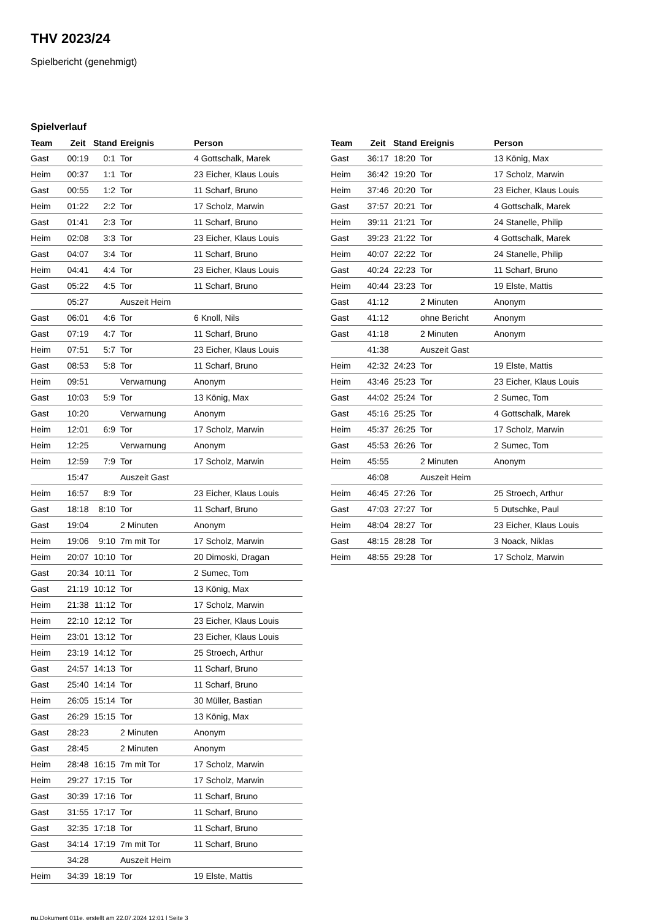THV 2023/24
Spielbericht (genehmigt)
Spielverlauf
| Team | Zeit | Stand | Ereignis | Person |
| --- | --- | --- | --- | --- |
| Gast | 00:19 | 0:1 | Tor | 4 Gottschalk, Marek |
| Heim | 00:37 | 1:1 | Tor | 23 Eicher, Klaus Louis |
| Gast | 00:55 | 1:2 | Tor | 11 Scharf, Bruno |
| Heim | 01:22 | 2:2 | Tor | 17 Scholz, Marwin |
| Gast | 01:41 | 2:3 | Tor | 11 Scharf, Bruno |
| Heim | 02:08 | 3:3 | Tor | 23 Eicher, Klaus Louis |
| Gast | 04:07 | 3:4 | Tor | 11 Scharf, Bruno |
| Heim | 04:41 | 4:4 | Tor | 23 Eicher, Klaus Louis |
| Gast | 05:22 | 4:5 | Tor | 11 Scharf, Bruno |
| | 05:27 | | Auszeit Heim | |
| Gast | 06:01 | 4:6 | Tor | 6 Knoll, Nils |
| Gast | 07:19 | 4:7 | Tor | 11 Scharf, Bruno |
| Heim | 07:51 | 5:7 | Tor | 23 Eicher, Klaus Louis |
| Gast | 08:53 | 5:8 | Tor | 11 Scharf, Bruno |
| Heim | 09:51 | | Verwarnung | Anonym |
| Gast | 10:03 | 5:9 | Tor | 13 König, Max |
| Gast | 10:20 | | Verwarnung | Anonym |
| Heim | 12:01 | 6:9 | Tor | 17 Scholz, Marwin |
| Heim | 12:25 | | Verwarnung | Anonym |
| Heim | 12:59 | 7:9 | Tor | 17 Scholz, Marwin |
| | 15:47 | | Auszeit Gast | |
| Heim | 16:57 | 8:9 | Tor | 23 Eicher, Klaus Louis |
| Gast | 18:18 | 8:10 | Tor | 11 Scharf, Bruno |
| Gast | 19:04 | | 2 Minuten | Anonym |
| Heim | 19:06 | 9:10 | 7m mit Tor | 17 Scholz, Marwin |
| Heim | 20:07 | 10:10 | Tor | 20 Dimoski, Dragan |
| Gast | 20:34 | 10:11 | Tor | 2 Sumec, Tom |
| Gast | 21:19 | 10:12 | Tor | 13 König, Max |
| Heim | 21:38 | 11:12 | Tor | 17 Scholz, Marwin |
| Heim | 22:10 | 12:12 | Tor | 23 Eicher, Klaus Louis |
| Heim | 23:01 | 13:12 | Tor | 23 Eicher, Klaus Louis |
| Heim | 23:19 | 14:12 | Tor | 25 Stroech, Arthur |
| Gast | 24:57 | 14:13 | Tor | 11 Scharf, Bruno |
| Gast | 25:40 | 14:14 | Tor | 11 Scharf, Bruno |
| Heim | 26:05 | 15:14 | Tor | 30 Müller, Bastian |
| Gast | 26:29 | 15:15 | Tor | 13 König, Max |
| Gast | 28:23 | | 2 Minuten | Anonym |
| Gast | 28:45 | | 2 Minuten | Anonym |
| Heim | 28:48 | 16:15 | 7m mit Tor | 17 Scholz, Marwin |
| Heim | 29:27 | 17:15 | Tor | 17 Scholz, Marwin |
| Gast | 30:39 | 17:16 | Tor | 11 Scharf, Bruno |
| Gast | 31:55 | 17:17 | Tor | 11 Scharf, Bruno |
| Gast | 32:35 | 17:18 | Tor | 11 Scharf, Bruno |
| Gast | 34:14 | 17:19 | 7m mit Tor | 11 Scharf, Bruno |
| | 34:28 | | Auszeit Heim | |
| Heim | 34:39 | 18:19 | Tor | 19 Elste, Mattis |
| Team | Zeit | Stand | Ereignis | Person |
| --- | --- | --- | --- | --- |
| Gast | 36:17 | 18:20 | Tor | 13 König, Max |
| Heim | 36:42 | 19:20 | Tor | 17 Scholz, Marwin |
| Heim | 37:46 | 20:20 | Tor | 23 Eicher, Klaus Louis |
| Gast | 37:57 | 20:21 | Tor | 4 Gottschalk, Marek |
| Heim | 39:11 | 21:21 | Tor | 24 Stanelle, Philip |
| Gast | 39:23 | 21:22 | Tor | 4 Gottschalk, Marek |
| Heim | 40:07 | 22:22 | Tor | 24 Stanelle, Philip |
| Gast | 40:24 | 22:23 | Tor | 11 Scharf, Bruno |
| Heim | 40:44 | 23:23 | Tor | 19 Elste, Mattis |
| Gast | 41:12 | | 2 Minuten | Anonym |
| Gast | 41:12 | | ohne Bericht | Anonym |
| Gast | 41:18 | | 2 Minuten | Anonym |
| | 41:38 | | Auszeit Gast | |
| Heim | 42:32 | 24:23 | Tor | 19 Elste, Mattis |
| Heim | 43:46 | 25:23 | Tor | 23 Eicher, Klaus Louis |
| Gast | 44:02 | 25:24 | Tor | 2 Sumec, Tom |
| Gast | 45:16 | 25:25 | Tor | 4 Gottschalk, Marek |
| Heim | 45:37 | 26:25 | Tor | 17 Scholz, Marwin |
| Gast | 45:53 | 26:26 | Tor | 2 Sumec, Tom |
| Heim | 45:55 | | 2 Minuten | Anonym |
| | 46:08 | | Auszeit Heim | |
| Heim | 46:45 | 27:26 | Tor | 25 Stroech, Arthur |
| Gast | 47:03 | 27:27 | Tor | 5 Dutschke, Paul |
| Heim | 48:04 | 28:27 | Tor | 23 Eicher, Klaus Louis |
| Gast | 48:15 | 28:28 | Tor | 3 Noack, Niklas |
| Heim | 48:55 | 29:28 | Tor | 17 Scholz, Marwin |
nu.Dokument 011e, erstellt am 22.07.2024 12:01 | Seite 3